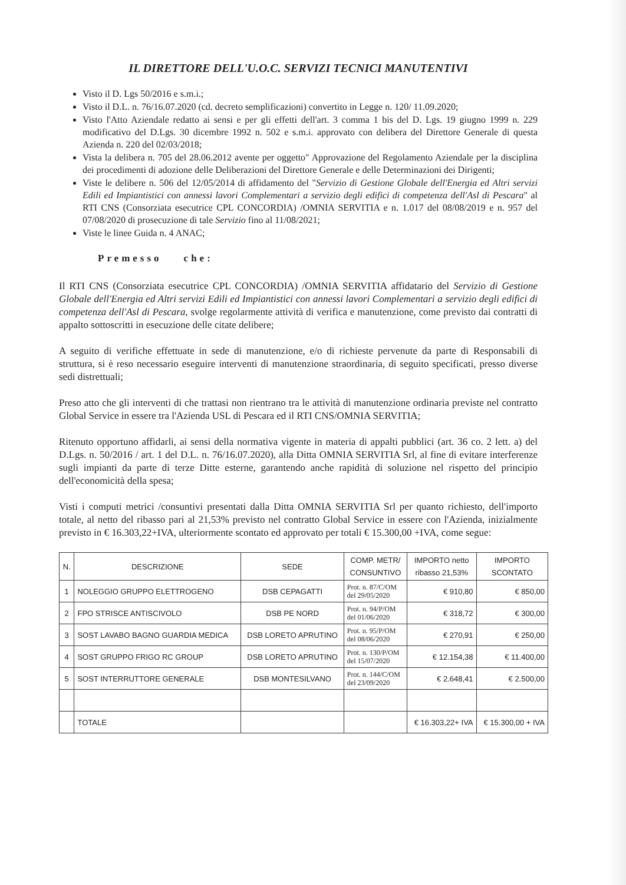IL DIRETTORE DELL'U.O.C. SERVIZI TECNICI MANUTENTIVI
Visto il D. Lgs 50/2016 e s.m.i.;
Visto il D.L. n. 76/16.07.2020 (cd. decreto semplificazioni) convertito in Legge n. 120/ 11.09.2020;
Visto l'Atto Aziendale redatto ai sensi e per gli effetti dell'art. 3 comma 1 bis del D. Lgs. 19 giugno 1999 n. 229 modificativo del D.Lgs. 30 dicembre 1992 n. 502 e s.m.i. approvato con delibera del Direttore Generale di questa Azienda n. 220 del 02/03/2018;
Vista la delibera n. 705 del 28.06.2012 avente per oggetto" Approvazione del Regolamento Aziendale per la disciplina dei procedimenti di adozione delle Deliberazioni del Direttore Generale e delle Determinazioni dei Dirigenti;
Viste le delibere n. 506 del 12/05/2014 di affidamento del "Servizio di Gestione Globale dell'Energia ed Altri servizi Edili ed Impiantistici con annessi lavori Complementari a servizio degli edifici di competenza dell'Asl di Pescara" al RTI CNS (Consorziata esecutrice CPL CONCORDIA) /OMNIA SERVITIA e n. 1.017 del 08/08/2019 e n. 957 del 07/08/2020 di prosecuzione di tale Servizio fino al 11/08/2021;
Viste le linee Guida n. 4 ANAC;
Premesso che:
Il RTI CNS (Consorziata esecutrice CPL CONCORDIA) /OMNIA SERVITIA affidatario del Servizio di Gestione Globale dell'Energia ed Altri servizi Edili ed Impiantistici con annessi lavori Complementari a servizio degli edifici di competenza dell'Asl di Pescara, svolge regolarmente attività di verifica e manutenzione, come previsto dai contratti di appalto sottoscritti in esecuzione delle citate delibere;
A seguito di verifiche effettuate in sede di manutenzione, e/o di richieste pervenute da parte di Responsabili di struttura, si è reso necessario eseguire interventi di manutenzione straordinaria, di seguito specificati, presso diverse sedi distrettuali;
Preso atto che gli interventi di che trattasi non rientrano tra le attività di manutenzione ordinaria previste nel contratto Global Service in essere tra l'Azienda USL di Pescara ed il RTI CNS/OMNIA SERVITIA;
Ritenuto opportuno affidarli, ai sensi della normativa vigente in materia di appalti pubblici (art. 36 co. 2 lett. a) del D.Lgs. n. 50/2016 / art. 1 del D.L. n. 76/16.07.2020), alla Ditta OMNIA SERVITIA Srl, al fine di evitare interferenze sugli impianti da parte di terze Ditte esterne, garantendo anche rapidità di soluzione nel rispetto del principio dell'economicità della spesa;
Visti i computi metrici /consuntivi presentati dalla Ditta OMNIA SERVITIA Srl per quanto richiesto, dell'importo totale, al netto del ribasso pari al 21,53% previsto nel contratto Global Service in essere con l'Azienda, inizialmente previsto in € 16.303,22+IVA, ulteriormente scontato ed approvato per totali € 15.300,00 +IVA, come segue:
| N. | DESCRIZIONE | SEDE | COMP. METR/ CONSUNTIVO | IMPORTO netto ribasso 21,53% | IMPORTO SCONTATO |
| --- | --- | --- | --- | --- | --- |
| 1 | NOLEGGIO GRUPPO ELETTROGENO | DSB CEPAGATTI | Prot. n. 87/C/OM del 29/05/2020 | € 910,80 | € 850,00 |
| 2 | FPO STRISCE ANTISCIVOLO | DSB PE NORD | Prot. n. 94/P/OM del 01/06/2020 | € 318,72 | € 300,00 |
| 3 | SOST LAVABO BAGNO GUARDIA MEDICA | DSB LORETO APRUTINO | Prot. n. 95/P/OM del 08/06/2020 | € 270,91 | € 250,00 |
| 4 | SOST GRUPPO FRIGO RC GROUP | DSB LORETO APRUTINO | Prot. n. 130/P/OM del 15/07/2020 | € 12.154,38 | € 11.400,00 |
| 5 | SOST INTERRUTTORE GENERALE | DSB MONTESILVANO | Prot. n. 144/C/OM del 23/09/2020 | € 2.648,41 | € 2.500,00 |
| | TOTALE | | | € 16.303,22+ IVA | € 15.300,00 + IVA |